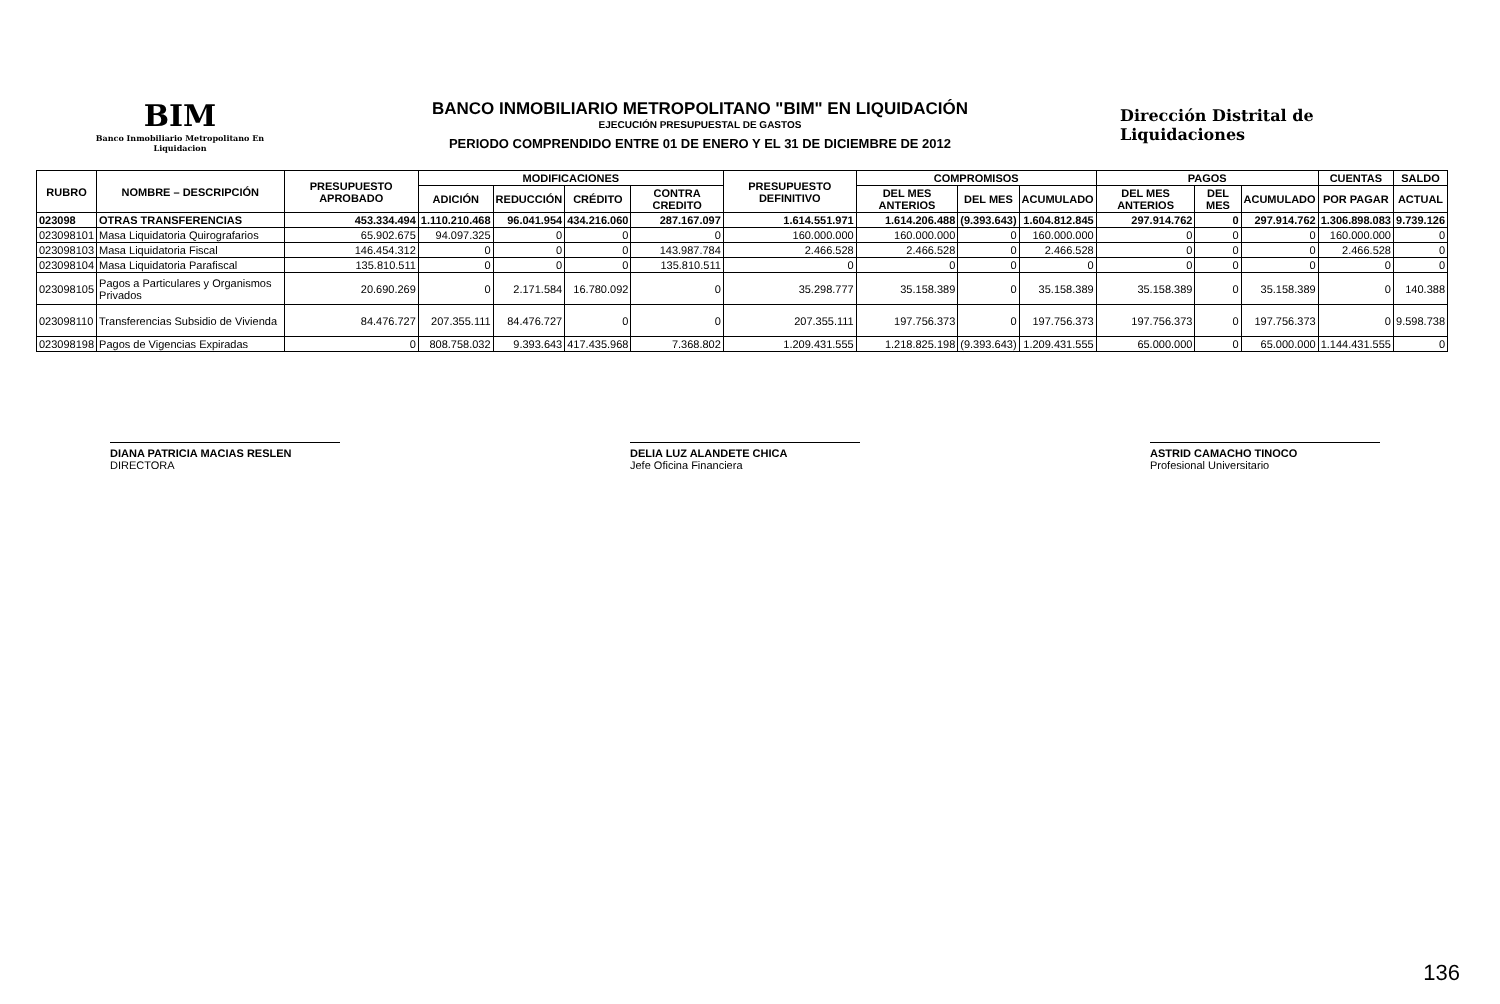BIM
Banco Inmobiliario Metropolitano En Liquidacion
BANCO INMOBILIARIO METROPOLITANO "BIM" EN LIQUIDACIÓN
EJECUCIÓN PRESUPUESTAL DE GASTOS
PERIODO COMPRENDIDO ENTRE 01 DE ENERO Y EL 31 DE DICIEMBRE DE 2012
Dirección Distrital de Liquidaciones
| RUBRO | NOMBRE – DESCRIPCIÓN | PRESUPUESTO APROBADO | MODIFICACIONES | | | | PRESUPUESTO DEFINITIVO | COMPROMISOS | | | PAGOS | | | CUENTAS | SALDO |
| --- | --- | --- | --- | --- | --- | --- | --- | --- | --- | --- | --- | --- | --- | --- | --- |
| | | | ADICIÓN | REDUCCIÓN | CRÉDITO | CONTRA CREDITO | | DEL MES ANTERIOS | DEL MES | ACUMULADO | DEL MES ANTERIOS | DEL MES | ACUMULADO | POR PAGAR | ACTUAL |
| 023098 | OTRAS TRANSFERENCIAS | 453.334.494 | 1.110.210.468 | 96.041.954 | 434.216.060 | 287.167.097 | 1.614.551.971 | 1.614.206.488 | (9.393.643) | 1.604.812.845 | 297.914.762 | 0 | 297.914.762 | 1.306.898.083 | 9.739.126 |
| 023098101 | Masa Liquidatoria Quirografarios | 65.902.675 | 94.097.325 | 0 | 0 | 0 | 160.000.000 | 160.000.000 | 0 | 160.000.000 | 0 | 0 | 0 | 160.000.000 | 0 |
| 023098103 | Masa Liquidatoria Fiscal | 146.454.312 | 0 | 0 | 0 | 143.987.784 | 2.466.528 | 2.466.528 | 0 | 2.466.528 | 0 | 0 | 0 | 2.466.528 | 0 |
| 023098104 | Masa Liquidatoria Parafiscal | 135.810.511 | 0 | 0 | 0 | 135.810.511 | 0 | 0 | 0 | 0 | 0 | 0 | 0 | 0 | 0 |
| 023098105 | Pagos a Particulares y Organismos Privados | 20.690.269 | 0 | 2.171.584 | 16.780.092 | 0 | 35.298.777 | 35.158.389 | 0 | 35.158.389 | 35.158.389 | 0 | 35.158.389 | 0 | 140.388 |
| 023098110 | Transferencias Subsidio de Vivienda | 84.476.727 | 207.355.111 | 84.476.727 | 0 | 0 | 207.355.111 | 197.756.373 | 0 | 197.756.373 | 197.756.373 | 0 | 197.756.373 | 0 | 9.598.738 |
| 023098198 | Pagos de Vigencias Expiradas | 0 | 808.758.032 | 9.393.643 | 417.435.968 | 7.368.802 | 1.209.431.555 | 1.218.825.198 | (9.393.643) | 1.209.431.555 | 65.000.000 | 0 | 65.000.000 | 1.144.431.555 | 0 |
DIANA PATRICIA MACIAS RESLEN
DIRECTORA
DELIA LUZ ALANDETE CHICA
Jefe Oficina Financiera
ASTRID CAMACHO TINOCO
Profesional Universitario
136